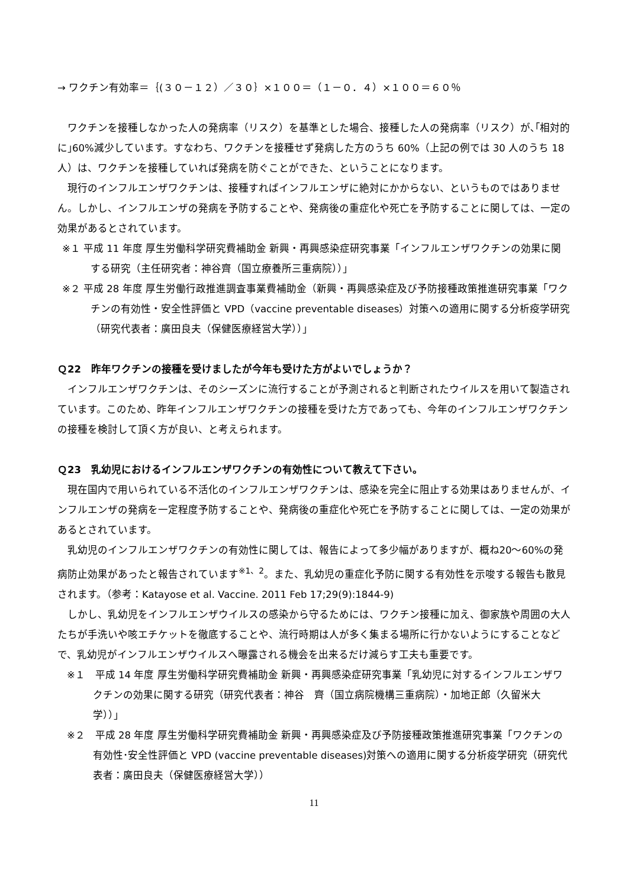→ ワクチン有効率＝｛(３０－１２）／３０｝×１００＝（１－０．４）×１００＝６０％
ワクチンを接種しなかった人の発病率（リスク）を基準とした場合、接種した人の発病率（リスク）が､｢相対的に｣60%減少しています。すなわち、ワクチンを接種せず発病した方のうち 60%（上記の例では 30 人のうち 18 人）は、ワクチンを接種していれば発病を防ぐことができた、ということになります。
現行のインフルエンザワクチンは、接種すればインフルエンザに絶対にかからない、というものではありません。しかし、インフルエンザの発病を予防することや、発病後の重症化や死亡を予防することに関しては、一定の効果があるとされています。
※１ 平成 11 年度 厚生労働科学研究費補助金 新興・再興感染症研究事業「インフルエンザワクチンの効果に関する研究（主任研究者：神谷齊（国立療養所三重病院））」
※２ 平成 28 年度 厚生労働行政推進調査事業費補助金（新興・再興感染症及び予防接種政策推進研究事業「ワクチンの有効性・安全性評価と VPD（vaccine preventable diseases）対策への適用に関する分析疫学研究（研究代表者：廣田良夫（保健医療経営大学））」
Ｑ22　昨年ワクチンの接種を受けましたが今年も受けた方がよいでしょうか？
インフルエンザワクチンは、そのシーズンに流行することが予測されると判断されたウイルスを用いて製造されています。このため、昨年インフルエンザワクチンの接種を受けた方であっても、今年のインフルエンザワクチンの接種を検討して頂く方が良い、と考えられます。
Ｑ23　乳幼児におけるインフルエンザワクチンの有効性について教えて下さい。
現在国内で用いられている不活化のインフルエンザワクチンは、感染を完全に阻止する効果はありませんが、インフルエンザの発病を一定程度予防することや、発病後の重症化や死亡を予防することに関しては、一定の効果があるとされています。
乳幼児のインフルエンザワクチンの有効性に関しては、報告によって多少幅がありますが、概ね20～60%の発病防止効果があったと報告されています<sup>※1、2</sup>。また、乳幼児の重症化予防に関する有効性を示唆する報告も散見されます。（参考：Katayose et al. Vaccine. 2011 Feb 17;29(9):1844-9)
しかし、乳幼児をインフルエンザウイルスの感染から守るためには、ワクチン接種に加え、御家族や周囲の大人たちが手洗いや咳エチケットを徹底することや、流行時期は人が多く集まる場所に行かないようにすることなどで、乳幼児がインフルエンザウイルスへ曝露される機会を出来るだけ減らす工夫も重要です。
※１　平成 14 年度 厚生労働科学研究費補助金 新興・再興感染症研究事業「乳幼児に対するインフルエンザワクチンの効果に関する研究（研究代表者：神谷　齊（国立病院機構三重病院）・加地正郎（久留米大学））」
※２　平成 28 年度 厚生労働科学研究費補助金 新興・再興感染症及び予防接種政策推進研究事業「ワクチンの有効性･安全性評価と VPD (vaccine preventable diseases)対策への適用に関する分析疫学研究（研究代表者：廣田良夫（保健医療経営大学））
11